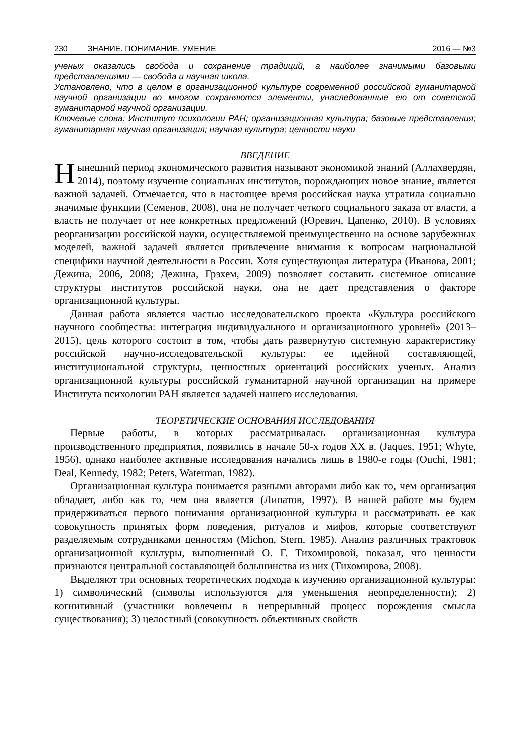230 ЗНАНИЕ. ПОНИМАНИЕ. УМЕНИЕ 2016 — №3
ученых оказались свобода и сохранение традиций, а наиболее значимыми базовыми представлениями — свобода и научная школа.
Установлено, что в целом в организационной культуре современной российской гуманитарной научной организации во многом сохраняются элементы, унаследованные ею от советской гуманитарной научной организации.
Ключевые слова: Институт психологии РАН; организационная культура; базовые представления; гуманитарная научная организация; научная культура; ценности науки
ВВЕДЕНИЕ
Нынешний период экономического развития называют экономикой знаний (Аллахвердян, 2014), поэтому изучение социальных институтов, порождающих новое знание, является важной задачей. Отмечается, что в настоящее время российская наука утратила социально значимые функции (Семенов, 2008), она не получает четкого социального заказа от власти, а власть не получает от нее конкретных предложений (Юревич, Цапенко, 2010). В условиях реорганизации российской науки, осуществляемой преимущественно на основе зарубежных моделей, важной задачей является привлечение внимания к вопросам национальной специфики научной деятельности в России. Хотя существующая литература (Иванова, 2001; Дежина, 2006, 2008; Дежина, Грэхем, 2009) позволяет составить системное описание структуры институтов российской науки, она не дает представления о факторе организационной культуры.
Данная работа является частью исследовательского проекта «Культура российского научного сообщества: интеграция индивидуального и организационного уровней» (2013–2015), цель которого состоит в том, чтобы дать развернутую системную характеристику российской научно-исследовательской культуры: ее идейной составляющей, институциональной структуры, ценностных ориентаций российских ученых. Анализ организационной культуры российской гуманитарной научной организации на примере Института психологии РАН является задачей нашего исследования.
ТЕОРЕТИЧЕСКИЕ ОСНОВАНИЯ ИССЛЕДОВАНИЯ
Первые работы, в которых рассматривалась организационная культура производственного предприятия, появились в начале 50-х годов XX в. (Jaques, 1951; Whyte, 1956), однако наиболее активные исследования начались лишь в 1980-е годы (Ouchi, 1981; Deal, Kennedy, 1982; Peters, Waterman, 1982).
Организационная культура понимается разными авторами либо как то, чем организация обладает, либо как то, чем она является (Липатов, 1997). В нашей работе мы будем придерживаться первого понимания организационной культуры и рассматривать ее как совокупность принятых форм поведения, ритуалов и мифов, которые соответствуют разделяемым сотрудниками ценностям (Michon, Stern, 1985). Анализ различных трактовок организационной культуры, выполненный О. Г. Тихомировой, показал, что ценности признаются центральной составляющей большинства из них (Тихомирова, 2008).
Выделяют три основных теоретических подхода к изучению организационной культуры: 1) символический (символы используются для уменьшения неопределенности); 2) когнитивный (участники вовлечены в непрерывный процесс порождения смысла существования); 3) целостный (совокупность объективных свойств